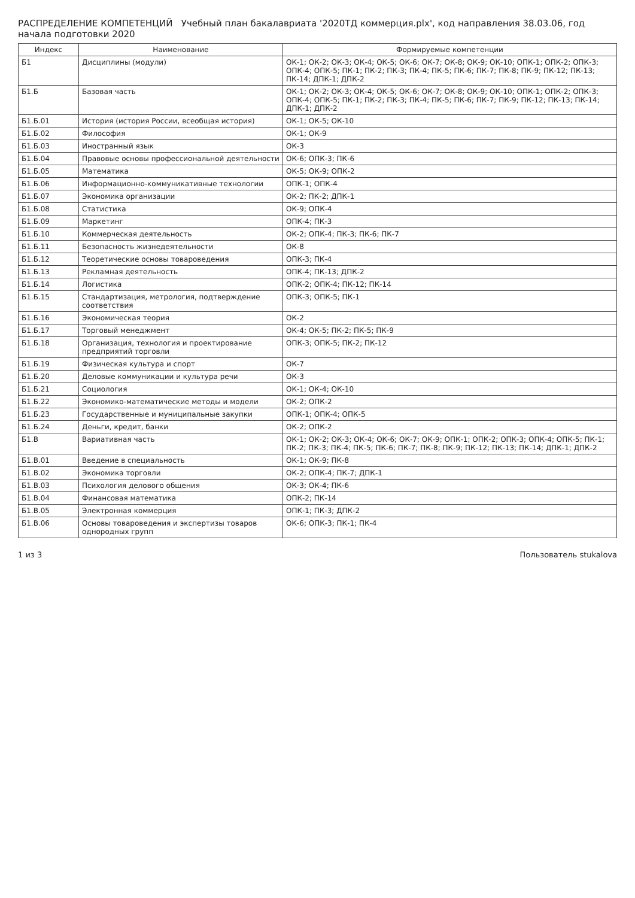РАСПРЕДЕЛЕНИЕ КОМПЕТЕНЦИЙ Учебный план бакалавриата '2020ТД коммерция.plx', код направления 38.03.06, год начала подготовки 2020
| Индекс | Наименование | Формируемые компетенции |
| --- | --- | --- |
| Б1 | Дисциплины (модули) | ОК-1; ОК-2; ОК-3; ОК-4; ОК-5; ОК-6; ОК-7; ОК-8; ОК-9; ОК-10; ОПК-1; ОПК-2; ОПК-3; ОПК-4; ОПК-5; ПК-1; ПК-2; ПК-3; ПК-4; ПК-5; ПК-6; ПК-7; ПК-8; ПК-9; ПК-12; ПК-13; ПК-14; ДПК-1; ДПК-2 |
| Б1.Б | Базовая часть | ОК-1; ОК-2; ОК-3; ОК-4; ОК-5; ОК-6; ОК-7; ОК-8; ОК-9; ОК-10; ОПК-1; ОПК-2; ОПК-3; ОПК-4; ОПК-5; ПК-1; ПК-2; ПК-3; ПК-4; ПК-5; ПК-6; ПК-7; ПК-9; ПК-12; ПК-13; ПК-14; ДПК-1; ДПК-2 |
| Б1.Б.01 | История (история России, всеобщая история) | ОК-1; ОК-5; ОК-10 |
| Б1.Б.02 | Философия | ОК-1; ОК-9 |
| Б1.Б.03 | Иностранный язык | ОК-3 |
| Б1.Б.04 | Правовые основы профессиональной деятельности | ОК-6; ОПК-3; ПК-6 |
| Б1.Б.05 | Математика | ОК-5; ОК-9; ОПК-2 |
| Б1.Б.06 | Информационно-коммуникативные технологии | ОПК-1; ОПК-4 |
| Б1.Б.07 | Экономика организации | ОК-2; ПК-2; ДПК-1 |
| Б1.Б.08 | Статистика | ОК-9; ОПК-4 |
| Б1.Б.09 | Маркетинг | ОПК-4; ПК-3 |
| Б1.Б.10 | Коммерческая деятельность | ОК-2; ОПК-4; ПК-3; ПК-6; ПК-7 |
| Б1.Б.11 | Безопасность жизнедеятельности | ОК-8 |
| Б1.Б.12 | Теоретические основы товароведения | ОПК-3; ПК-4 |
| Б1.Б.13 | Рекламная деятельность | ОПК-4; ПК-13; ДПК-2 |
| Б1.Б.14 | Логистика | ОПК-2; ОПК-4; ПК-12; ПК-14 |
| Б1.Б.15 | Стандартизация, метрология, подтверждение соответствия | ОПК-3; ОПК-5; ПК-1 |
| Б1.Б.16 | Экономическая теория | ОК-2 |
| Б1.Б.17 | Торговый менеджмент | ОК-4; ОК-5; ПК-2; ПК-5; ПК-9 |
| Б1.Б.18 | Организация, технология и проектирование предприятий торговли | ОПК-3; ОПК-5; ПК-2; ПК-12 |
| Б1.Б.19 | Физическая культура и спорт | ОК-7 |
| Б1.Б.20 | Деловые коммуникации и культура речи | ОК-3 |
| Б1.Б.21 | Социология | ОК-1; ОК-4; ОК-10 |
| Б1.Б.22 | Экономико-математические методы и модели | ОК-2; ОПК-2 |
| Б1.Б.23 | Государственные и муниципальные закупки | ОПК-1; ОПК-4; ОПК-5 |
| Б1.Б.24 | Деньги, кредит, банки | ОК-2; ОПК-2 |
| Б1.В | Вариативная часть | ОК-1; ОК-2; ОК-3; ОК-4; ОК-6; ОК-7; ОК-9; ОПК-1; ОПК-2; ОПК-3; ОПК-4; ОПК-5; ПК-1; ПК-2; ПК-3; ПК-4; ПК-5; ПК-6; ПК-7; ПК-8; ПК-9; ПК-12; ПК-13; ПК-14; ДПК-1; ДПК-2 |
| Б1.В.01 | Введение в специальность | ОК-1; ОК-9; ПК-8 |
| Б1.В.02 | Экономика торговли | ОК-2; ОПК-4; ПК-7; ДПК-1 |
| Б1.В.03 | Психология делового общения | ОК-3; ОК-4; ПК-6 |
| Б1.В.04 | Финансовая математика | ОПК-2; ПК-14 |
| Б1.В.05 | Электронная коммерция | ОПК-1; ПК-3; ДПК-2 |
| Б1.В.06 | Основы товароведения и экспертизы товаров однородных групп | ОК-6; ОПК-3; ПК-1; ПК-4 |
1 из 3 Пользователь stukalova